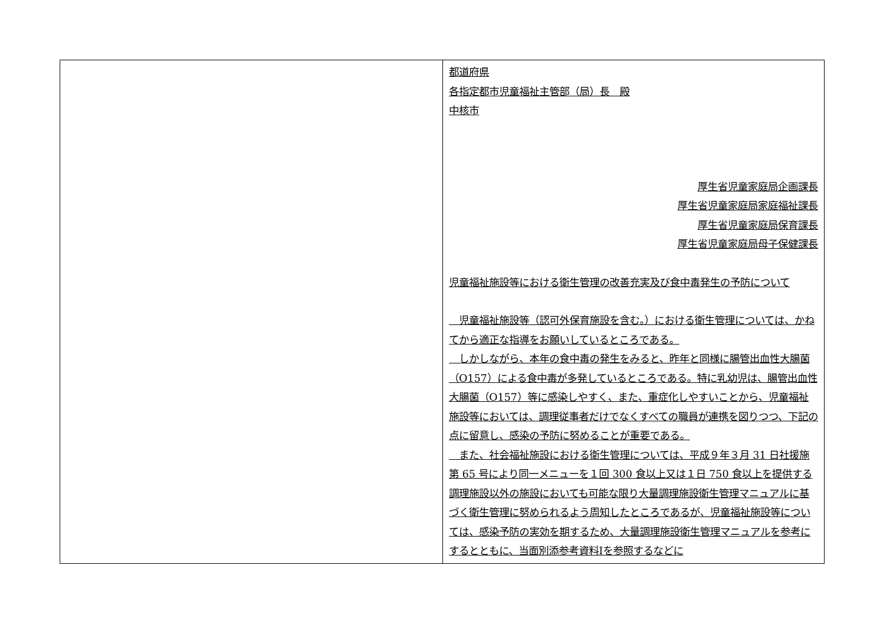| | 都道府県 各指定都市児童福祉主管部（局）長 殿 中核市 厚生省児童家庭局企画課長 厚生省児童家庭局家庭福祉課長 厚生省児童家庭局保育課長 厚生省児童家庭局母子保健課長 児童福祉施設等における衛生管理の改善充実及び食中毒発生の予防について 児童福祉施設等（認可外保育施設を含む。）における衛生管理については、かねてから適正な指導をお願いしているところである。 しかしながら、本年の食中毒の発生をみると、昨年と同様に腸管出血性大腸菌（O157）による食中毒が多発しているところである。特に乳幼児は、腸管出血性大腸菌（O157）等に感染しやすく、また、重症化しやすいことから、児童福祉施設等においては、調理従事者だけでなくすべての職員が連携を図りつつ、下記の点に留意し、感染の予防に努めることが重要である。 また、社会福祉施設における衛生管理については、平成９年３月 31 日社援施第 65 号により同一メニューを１回 300 食以上又は１日 750 食以上を提供する調理施設以外の施設においても可能な限り大量調理施設衛生管理マニュアルに基づく衛生管理に努められるよう周知したところであるが、児童福祉施設等については、感染予防の実効を期するため、大量調理施設衛生管理マニュアルを参考にするとともに、当面別添参考資料Ⅰを参照するなどに |